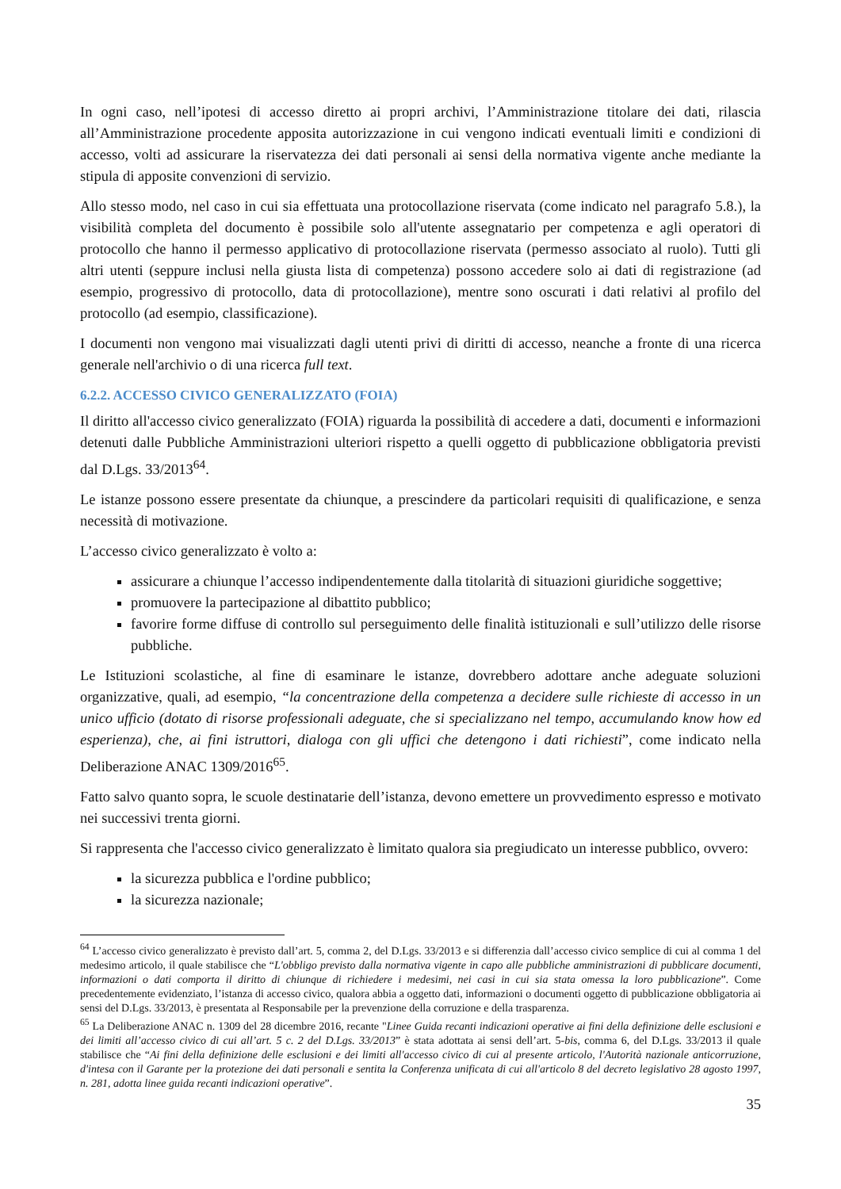In ogni caso, nell’ipotesi di accesso diretto ai propri archivi, l’Amministrazione titolare dei dati, rilascia all’Amministrazione procedente apposita autorizzazione in cui vengono indicati eventuali limiti e condizioni di accesso, volti ad assicurare la riservatezza dei dati personali ai sensi della normativa vigente anche mediante la stipula di apposite convenzioni di servizio.
Allo stesso modo, nel caso in cui sia effettuata una protocollazione riservata (come indicato nel paragrafo 5.8.), la visibilità completa del documento è possibile solo all'utente assegnatario per competenza e agli operatori di protocollo che hanno il permesso applicativo di protocollazione riservata (permesso associato al ruolo). Tutti gli altri utenti (seppure inclusi nella giusta lista di competenza) possono accedere solo ai dati di registrazione (ad esempio, progressivo di protocollo, data di protocollazione), mentre sono oscurati i dati relativi al profilo del protocollo (ad esempio, classificazione).
I documenti non vengono mai visualizzati dagli utenti privi di diritti di accesso, neanche a fronte di una ricerca generale nell'archivio o di una ricerca full text.
6.2.2. ACCESSO CIVICO GENERALIZZATO (FOIA)
Il diritto all'accesso civico generalizzato (FOIA) riguarda la possibilità di accedere a dati, documenti e informazioni detenuti dalle Pubbliche Amministrazioni ulteriori rispetto a quelli oggetto di pubblicazione obbligatoria previsti dal D.Lgs. 33/2013<sup>64</sup>.
Le istanze possono essere presentate da chiunque, a prescindere da particolari requisiti di qualificazione, e senza necessità di motivazione.
L’accesso civico generalizzato è volto a:
assicurare a chiunque l’accesso indipendentemente dalla titolarità di situazioni giuridiche soggettive;
promuovere la partecipazione al dibattito pubblico;
favorire forme diffuse di controllo sul perseguimento delle finalità istituzionali e sull’utilizzo delle risorse pubbliche.
Le Istituzioni scolastiche, al fine di esaminare le istanze, dovrebbero adottare anche adeguate soluzioni organizzative, quali, ad esempio, “la concentrazione della competenza a decidere sulle richieste di accesso in un unico ufficio (dotato di risorse professionali adeguate, che si specializzano nel tempo, accumulando know how ed esperienza), che, ai fini istruttori, dialoga con gli uffici che detengono i dati richiesti”, come indicato nella Deliberazione ANAC 1309/2016<sup>65</sup>.
Fatto salvo quanto sopra, le scuole destinatarie dell’istanza, devono emettere un provvedimento espresso e motivato nei successivi trenta giorni.
Si rappresenta che l'accesso civico generalizzato è limitato qualora sia pregiudicato un interesse pubblico, ovvero:
la sicurezza pubblica e l'ordine pubblico;
la sicurezza nazionale;
<sup>64</sup> L’accesso civico generalizzato è previsto dall’art. 5, comma 2, del D.Lgs. 33/2013 e si differenzia dall’accesso civico semplice di cui al comma 1 del medesimo articolo, il quale stabilisce che “L'obbligo previsto dalla normativa vigente in capo alle pubbliche amministrazioni di pubblicare documenti, informazioni o dati comporta il diritto di chiunque di richiedere i medesimi, nei casi in cui sia stata omessa la loro pubblicazione”. Come precedentemente evidenziato, l’istanza di accesso civico, qualora abbia a oggetto dati, informazioni o documenti oggetto di pubblicazione obbligatoria ai sensi del D.Lgs. 33/2013, è presentata al Responsabile per la prevenzione della corruzione e della trasparenza.
<sup>65</sup> La Deliberazione ANAC n. 1309 del 28 dicembre 2016, recante "Linee Guida recanti indicazioni operative ai fini della definizione delle esclusioni e dei limiti all’accesso civico di cui all’art. 5 c. 2 del D.Lgs. 33/2013” è stata adottata ai sensi dell’art. 5-bis, comma 6, del D.Lgs. 33/2013 il quale stabilisce che “Ai fini della definizione delle esclusioni e dei limiti all'accesso civico di cui al presente articolo, l'Autorità nazionale anticorruzione, d'intesa con il Garante per la protezione dei dati personali e sentita la Conferenza unificata di cui all'articolo 8 del decreto legislativo 28 agosto 1997, n. 281, adotta linee guida recanti indicazioni operative”.
35